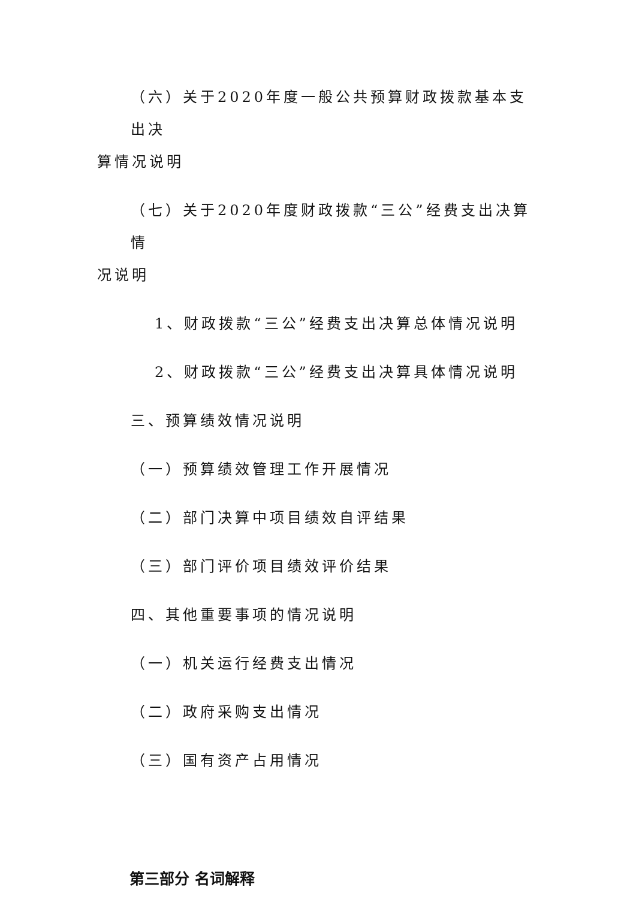（六）关于2020年度一般公共预算财政拨款基本支出决
算情况说明
（七）关于2020年度财政拨款“三公”经费支出决算情
况说明
1、财政拨款“三公”经费支出决算总体情况说明
2、财政拨款“三公”经费支出决算具体情况说明
三、预算绩效情况说明
（一）预算绩效管理工作开展情况
（二）部门决算中项目绩效自评结果
（三）部门评价项目绩效评价结果
四、其他重要事项的情况说明
（一）机关运行经费支出情况
（二）政府采购支出情况
（三）国有资产占用情况
第三部分 名词解释